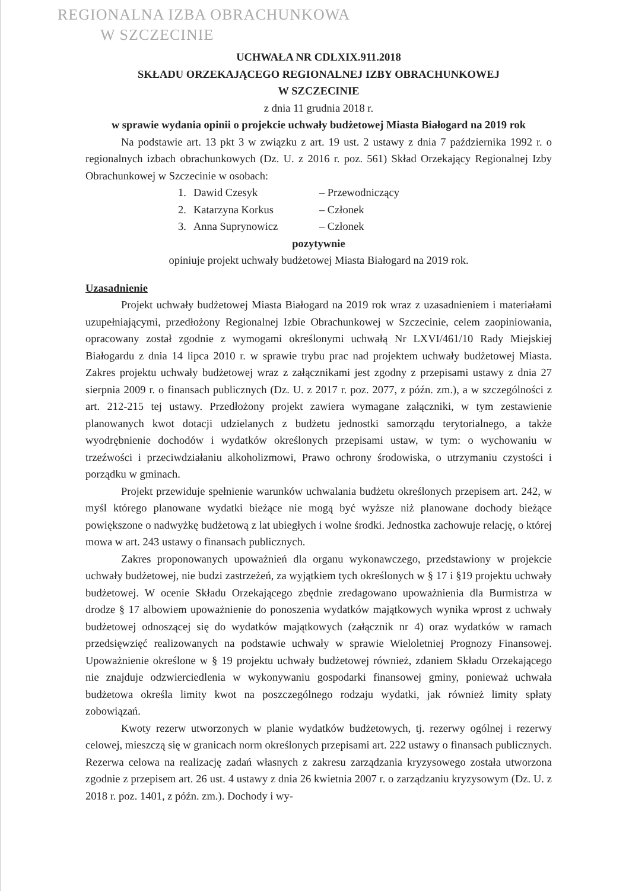REGIONALNA IZBA OBRACHUNKOWA
W SZCZECINIE
UCHWAŁA NR CDLXIX.911.2018
SKŁADU ORZEKAJĄCEGO REGIONALNEJ IZBY OBRACHUNKOWEJ
W SZCZECINIE
z dnia 11 grudnia 2018 r.
w sprawie wydania opinii o projekcie uchwały budżetowej Miasta Białogard na 2019 rok
Na podstawie art. 13 pkt 3 w związku z art. 19 ust. 2 ustawy z dnia 7 października 1992 r. o regionalnych izbach obrachunkowych (Dz. U. z 2016 r. poz. 561) Skład Orzekający Regionalnej Izby Obrachunkowej w Szczecinie w osobach:
| 1. | Dawid Czesyk | – Przewodniczący |
| 2. | Katarzyna Korkus | – Członek |
| 3. | Anna Suprynowicz | – Członek |
pozytywnie
opiniuje projekt uchwały budżetowej Miasta Białogard na 2019 rok.
Uzasadnienie
Projekt uchwały budżetowej Miasta Białogard na 2019 rok wraz z uzasadnieniem i materiałami uzupełniającymi, przedłożony Regionalnej Izbie Obrachunkowej w Szczecinie, celem zaopiniowania, opracowany został zgodnie z wymogami określonymi uchwałą Nr LXVI/461/10 Rady Miejskiej Białogardu z dnia 14 lipca 2010 r. w sprawie trybu prac nad projektem uchwały budżetowej Miasta. Zakres projektu uchwały budżetowej wraz z załącznikami jest zgodny z przepisami ustawy z dnia 27 sierpnia 2009 r. o finansach publicznych (Dz. U. z 2017 r. poz. 2077, z późn. zm.), a w szczególności z art. 212-215 tej ustawy. Przedłożony projekt zawiera wymagane załączniki, w tym zestawienie planowanych kwot dotacji udzielanych z budżetu jednostki samorządu terytorialnego, a także wyodrębnienie dochodów i wydatków określonych przepisami ustaw, w tym: o wychowaniu w trzeźwości i przeciwdziałaniu alkoholizmowi, Prawo ochrony środowiska, o utrzymaniu czystości i porządku w gminach.
Projekt przewiduje spełnienie warunków uchwalania budżetu określonych przepisem art. 242, w myśl którego planowane wydatki bieżące nie mogą być wyższe niż planowane dochody bieżące powiększone o nadwyżkę budżetową z lat ubiegłych i wolne środki. Jednostka zachowuje relację, o której mowa w art. 243 ustawy o finansach publicznych.
Zakres proponowanych upoważnień dla organu wykonawczego, przedstawiony w projekcie uchwały budżetowej, nie budzi zastrzeżeń, za wyjątkiem tych określonych w § 17 i §19 projektu uchwały budżetowej. W ocenie Składu Orzekającego zbędnie zredagowano upoważnienia dla Burmistrza w drodze § 17 albowiem upoważnienie do ponoszenia wydatków majątkowych wynika wprost z uchwały budżetowej odnoszącej się do wydatków majątkowych (załącznik nr 4) oraz wydatków w ramach przedsięwzięć realizowanych na podstawie uchwały w sprawie Wieloletniej Prognozy Finansowej. Upoważnienie określone w § 19 projektu uchwały budżetowej również, zdaniem Składu Orzekającego nie znajduje odzwierciedlenia w wykonywaniu gospodarki finansowej gminy, ponieważ uchwała budżetowa określa limity kwot na poszczególnego rodzaju wydatki, jak również limity spłaty zobowiązań.
Kwoty rezerw utworzonych w planie wydatków budżetowych, tj. rezerwy ogólnej i rezerwy celowej, mieszczą się w granicach norm określonych przepisami art. 222 ustawy o finansach publicznych. Rezerwa celowa na realizację zadań własnych z zakresu zarządzania kryzysowego została utworzona zgodnie z przepisem art. 26 ust. 4 ustawy z dnia 26 kwietnia 2007 r. o zarządzaniu kryzysowym (Dz. U. z 2018 r. poz. 1401, z późn. zm.). Dochody i wy-